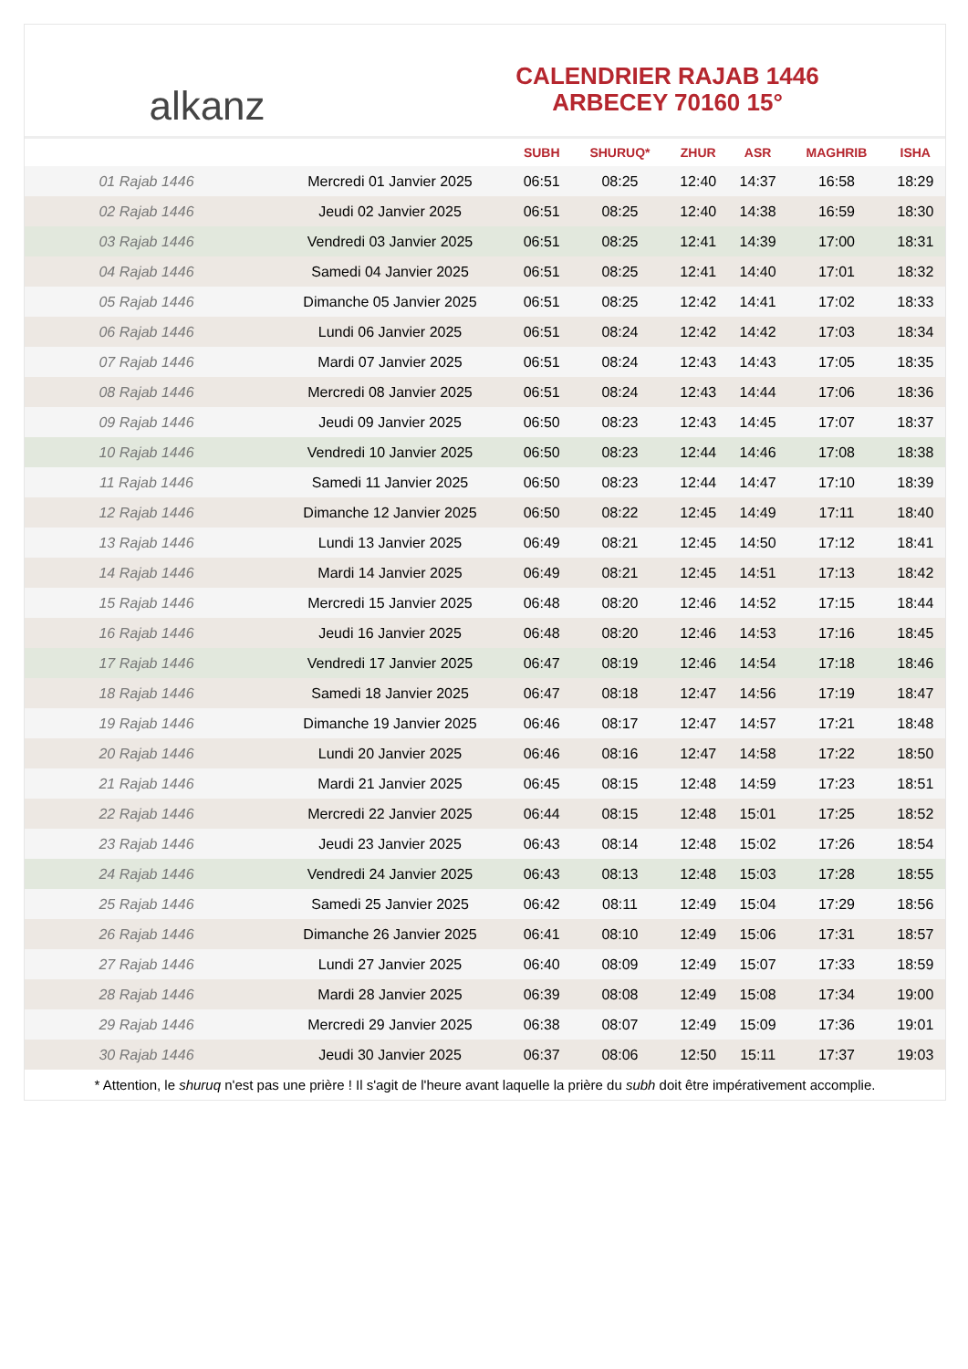alkanz
CALENDRIER RAJAB 1446
ARBECEY 70160 15°
| | | SUBH | SHURUQ* | ZHUR | ASR | MAGHRIB | ISHA |
| --- | --- | --- | --- | --- | --- | --- | --- |
| 01 Rajab 1446 | Mercredi 01 Janvier 2025 | 06:51 | 08:25 | 12:40 | 14:37 | 16:58 | 18:29 |
| 02 Rajab 1446 | Jeudi 02 Janvier 2025 | 06:51 | 08:25 | 12:40 | 14:38 | 16:59 | 18:30 |
| 03 Rajab 1446 | Vendredi 03 Janvier 2025 | 06:51 | 08:25 | 12:41 | 14:39 | 17:00 | 18:31 |
| 04 Rajab 1446 | Samedi 04 Janvier 2025 | 06:51 | 08:25 | 12:41 | 14:40 | 17:01 | 18:32 |
| 05 Rajab 1446 | Dimanche 05 Janvier 2025 | 06:51 | 08:25 | 12:42 | 14:41 | 17:02 | 18:33 |
| 06 Rajab 1446 | Lundi 06 Janvier 2025 | 06:51 | 08:24 | 12:42 | 14:42 | 17:03 | 18:34 |
| 07 Rajab 1446 | Mardi 07 Janvier 2025 | 06:51 | 08:24 | 12:43 | 14:43 | 17:05 | 18:35 |
| 08 Rajab 1446 | Mercredi 08 Janvier 2025 | 06:51 | 08:24 | 12:43 | 14:44 | 17:06 | 18:36 |
| 09 Rajab 1446 | Jeudi 09 Janvier 2025 | 06:50 | 08:23 | 12:43 | 14:45 | 17:07 | 18:37 |
| 10 Rajab 1446 | Vendredi 10 Janvier 2025 | 06:50 | 08:23 | 12:44 | 14:46 | 17:08 | 18:38 |
| 11 Rajab 1446 | Samedi 11 Janvier 2025 | 06:50 | 08:23 | 12:44 | 14:47 | 17:10 | 18:39 |
| 12 Rajab 1446 | Dimanche 12 Janvier 2025 | 06:50 | 08:22 | 12:45 | 14:49 | 17:11 | 18:40 |
| 13 Rajab 1446 | Lundi 13 Janvier 2025 | 06:49 | 08:21 | 12:45 | 14:50 | 17:12 | 18:41 |
| 14 Rajab 1446 | Mardi 14 Janvier 2025 | 06:49 | 08:21 | 12:45 | 14:51 | 17:13 | 18:42 |
| 15 Rajab 1446 | Mercredi 15 Janvier 2025 | 06:48 | 08:20 | 12:46 | 14:52 | 17:15 | 18:44 |
| 16 Rajab 1446 | Jeudi 16 Janvier 2025 | 06:48 | 08:20 | 12:46 | 14:53 | 17:16 | 18:45 |
| 17 Rajab 1446 | Vendredi 17 Janvier 2025 | 06:47 | 08:19 | 12:46 | 14:54 | 17:18 | 18:46 |
| 18 Rajab 1446 | Samedi 18 Janvier 2025 | 06:47 | 08:18 | 12:47 | 14:56 | 17:19 | 18:47 |
| 19 Rajab 1446 | Dimanche 19 Janvier 2025 | 06:46 | 08:17 | 12:47 | 14:57 | 17:21 | 18:48 |
| 20 Rajab 1446 | Lundi 20 Janvier 2025 | 06:46 | 08:16 | 12:47 | 14:58 | 17:22 | 18:50 |
| 21 Rajab 1446 | Mardi 21 Janvier 2025 | 06:45 | 08:15 | 12:48 | 14:59 | 17:23 | 18:51 |
| 22 Rajab 1446 | Mercredi 22 Janvier 2025 | 06:44 | 08:15 | 12:48 | 15:01 | 17:25 | 18:52 |
| 23 Rajab 1446 | Jeudi 23 Janvier 2025 | 06:43 | 08:14 | 12:48 | 15:02 | 17:26 | 18:54 |
| 24 Rajab 1446 | Vendredi 24 Janvier 2025 | 06:43 | 08:13 | 12:48 | 15:03 | 17:28 | 18:55 |
| 25 Rajab 1446 | Samedi 25 Janvier 2025 | 06:42 | 08:11 | 12:49 | 15:04 | 17:29 | 18:56 |
| 26 Rajab 1446 | Dimanche 26 Janvier 2025 | 06:41 | 08:10 | 12:49 | 15:06 | 17:31 | 18:57 |
| 27 Rajab 1446 | Lundi 27 Janvier 2025 | 06:40 | 08:09 | 12:49 | 15:07 | 17:33 | 18:59 |
| 28 Rajab 1446 | Mardi 28 Janvier 2025 | 06:39 | 08:08 | 12:49 | 15:08 | 17:34 | 19:00 |
| 29 Rajab 1446 | Mercredi 29 Janvier 2025 | 06:38 | 08:07 | 12:49 | 15:09 | 17:36 | 19:01 |
| 30 Rajab 1446 | Jeudi 30 Janvier 2025 | 06:37 | 08:06 | 12:50 | 15:11 | 17:37 | 19:03 |
* Attention, le shuruq n'est pas une prière ! Il s'agit de l'heure avant laquelle la prière du subh doit être impérativement accomplie.